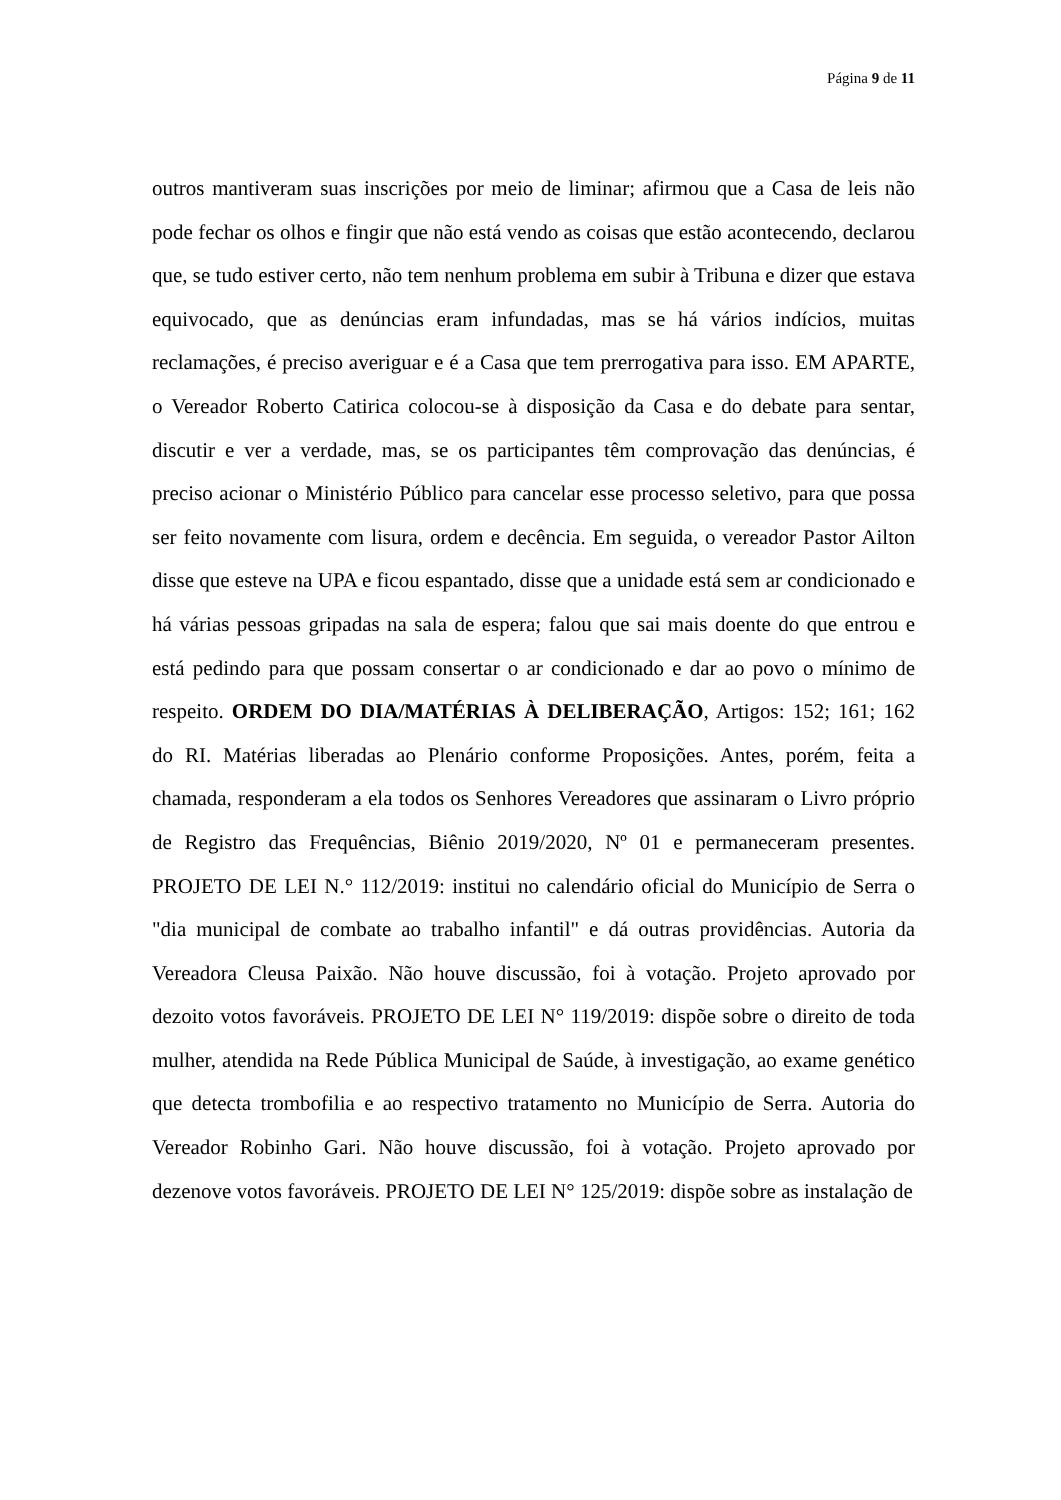Página 9 de 11
outros mantiveram suas inscrições por meio de liminar; afirmou que a Casa de leis não pode fechar os olhos e fingir que não está vendo as coisas que estão acontecendo, declarou que, se tudo estiver certo, não tem nenhum problema em subir à Tribuna e dizer que estava equivocado, que as denúncias eram infundadas, mas se há vários indícios, muitas reclamações, é preciso averiguar e é a Casa que tem prerrogativa para isso. EM APARTE, o Vereador Roberto Catirica colocou-se à disposição da Casa e do debate para sentar, discutir e ver a verdade, mas, se os participantes têm comprovação das denúncias, é preciso acionar o Ministério Público para cancelar esse processo seletivo, para que possa ser feito novamente com lisura, ordem e decência. Em seguida, o vereador Pastor Ailton disse que esteve na UPA e ficou espantado, disse que a unidade está sem ar condicionado e há várias pessoas gripadas na sala de espera; falou que sai mais doente do que entrou e está pedindo para que possam consertar o ar condicionado e dar ao povo o mínimo de respeito. ORDEM DO DIA/MATÉRIAS À DELIBERAÇÃO, Artigos: 152; 161; 162 do RI. Matérias liberadas ao Plenário conforme Proposições. Antes, porém, feita a chamada, responderam a ela todos os Senhores Vereadores que assinaram o Livro próprio de Registro das Frequências, Biênio 2019/2020, Nº 01 e permaneceram presentes. PROJETO DE LEI N.° 112/2019: institui no calendário oficial do Município de Serra o "dia municipal de combate ao trabalho infantil" e dá outras providências. Autoria da Vereadora Cleusa Paixão. Não houve discussão, foi à votação. Projeto aprovado por dezoito votos favoráveis. PROJETO DE LEI N° 119/2019: dispõe sobre o direito de toda mulher, atendida na Rede Pública Municipal de Saúde, à investigação, ao exame genético que detecta trombofilia e ao respectivo tratamento no Município de Serra. Autoria do Vereador Robinho Gari. Não houve discussão, foi à votação. Projeto aprovado por dezenove votos favoráveis. PROJETO DE LEI N° 125/2019: dispõe sobre as instalação de